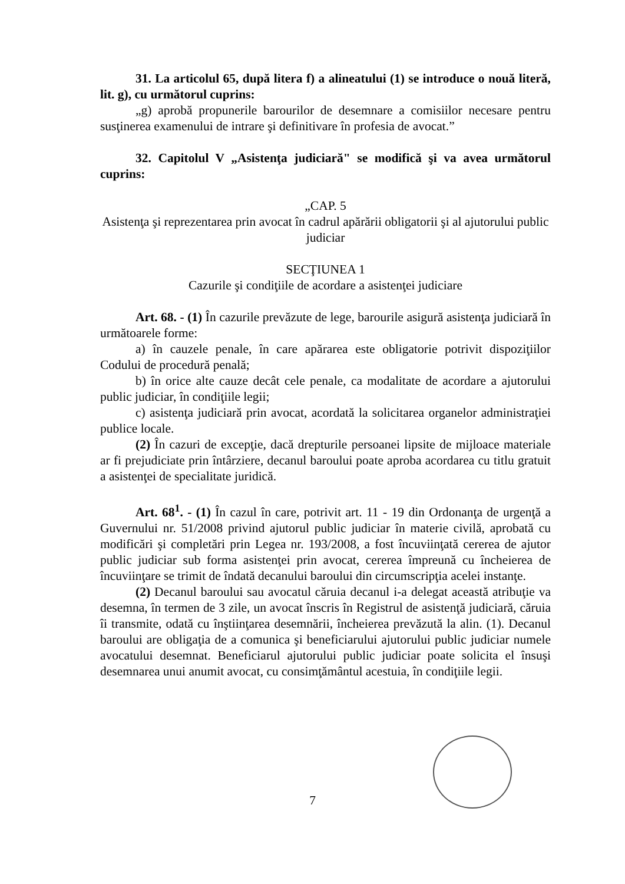31. La articolul 65, după litera f) a alineatului (1) se introduce o nouă literă, lit. g), cu următorul cuprins:
„g) aprobă propunerile barourilor de desemnare a comisiilor necesare pentru susţinerea examenului de intrare şi definitivare în profesia de avocat.”
32. Capitolul V „Asistenţa judiciară" se modifică şi va avea următorul cuprins:
„CAP. 5
Asistenţa şi reprezentarea prin avocat în cadrul apărării obligatorii şi al ajutorului public judiciar
SECŢIUNEA 1
Cazurile şi condiţiile de acordare a asistenţei judiciare
Art. 68. - (1) În cazurile prevăzute de lege, barourile asigură asistenţa judiciară în următoarele forme:
a) în cauzele penale, în care apărarea este obligatorie potrivit dispoziţiilor Codului de procedură penală;
b) în orice alte cauze decât cele penale, ca modalitate de acordare a ajutorului public judiciar, în condiţiile legii;
c) asistenţa judiciară prin avocat, acordată la solicitarea organelor administraţiei publice locale.
(2) În cazuri de excepţie, dacă drepturile persoanei lipsite de mijloace materiale ar fi prejudiciate prin întârziere, decanul baroului poate aproba acordarea cu titlu gratuit a asistenţei de specialitate juridică.
Art. 68<sup>1</sup>. - (1) În cazul în care, potrivit art. 11 - 19 din Ordonanţa de urgenţă a Guvernului nr. 51/2008 privind ajutorul public judiciar în materie civilă, aprobată cu modificări şi completări prin Legea nr. 193/2008, a fost încuviinţată cererea de ajutor public judiciar sub forma asistenţei prin avocat, cererea împreună cu încheierea de încuviinţare se trimit de îndată decanului baroului din circumscripţia acelei instanţe.
(2) Decanul baroului sau avocatul căruia decanul i-a delegat această atribuţie va desemna, în termen de 3 zile, un avocat înscris în Registrul de asistenţă judiciară, căruia îi transmite, odată cu înştiinţarea desemnării, încheierea prevăzută la alin. (1). Decanul baroului are obligaţia de a comunica şi beneficiarului ajutorului public judiciar numele avocatului desemnat. Beneficiarul ajutorului public judiciar poate solicita el însuşi desemnarea unui anumit avocat, cu consimţământul acestuia, în condiţiile legii.
7